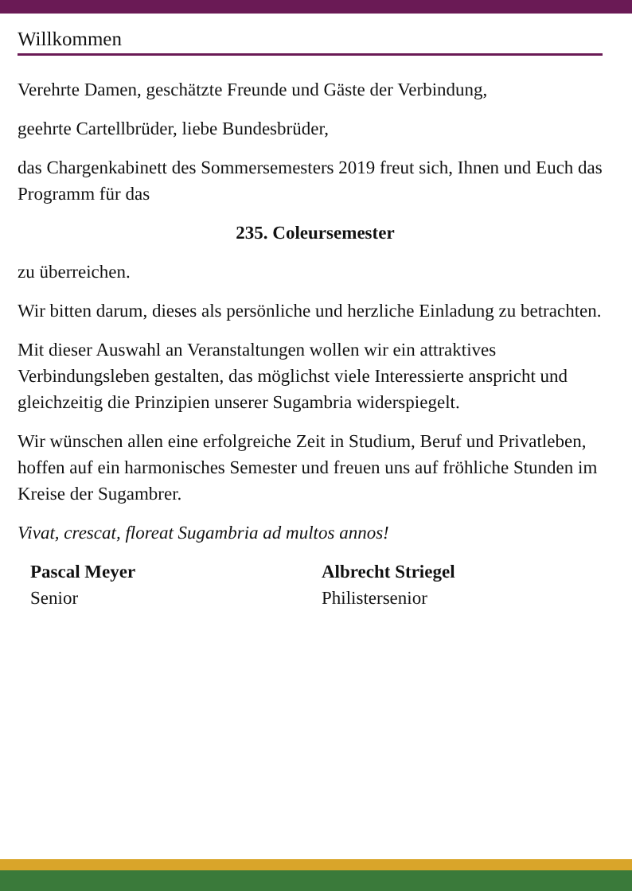Willkommen
Verehrte Damen, geschätzte Freunde und Gäste der Verbindung,
geehrte Cartellbrüder, liebe Bundesbrüder,
das Chargenkabinett des Sommersemesters 2019 freut sich, Ihnen und Euch das Programm für das
235. Coleursemester
zu überreichen.
Wir bitten darum, dieses als persönliche und herzliche Einladung zu betrachten.
Mit dieser Auswahl an Veranstaltungen wollen wir ein attraktives Verbindungsleben gestalten, das möglichst viele Interessierte anspricht und gleichzeitig die Prinzipien unserer Sugambria widerspiegelt.
Wir wünschen allen eine erfolgreiche Zeit in Studium, Beruf und Privatleben, hoffen auf ein harmonisches Semester und freuen uns auf fröhliche Stunden im Kreise der Sugambrer.
Vivat, crescat, floreat Sugambria ad multos annos!
Pascal Meyer
Senior
Albrecht Striegel
Philistersenior